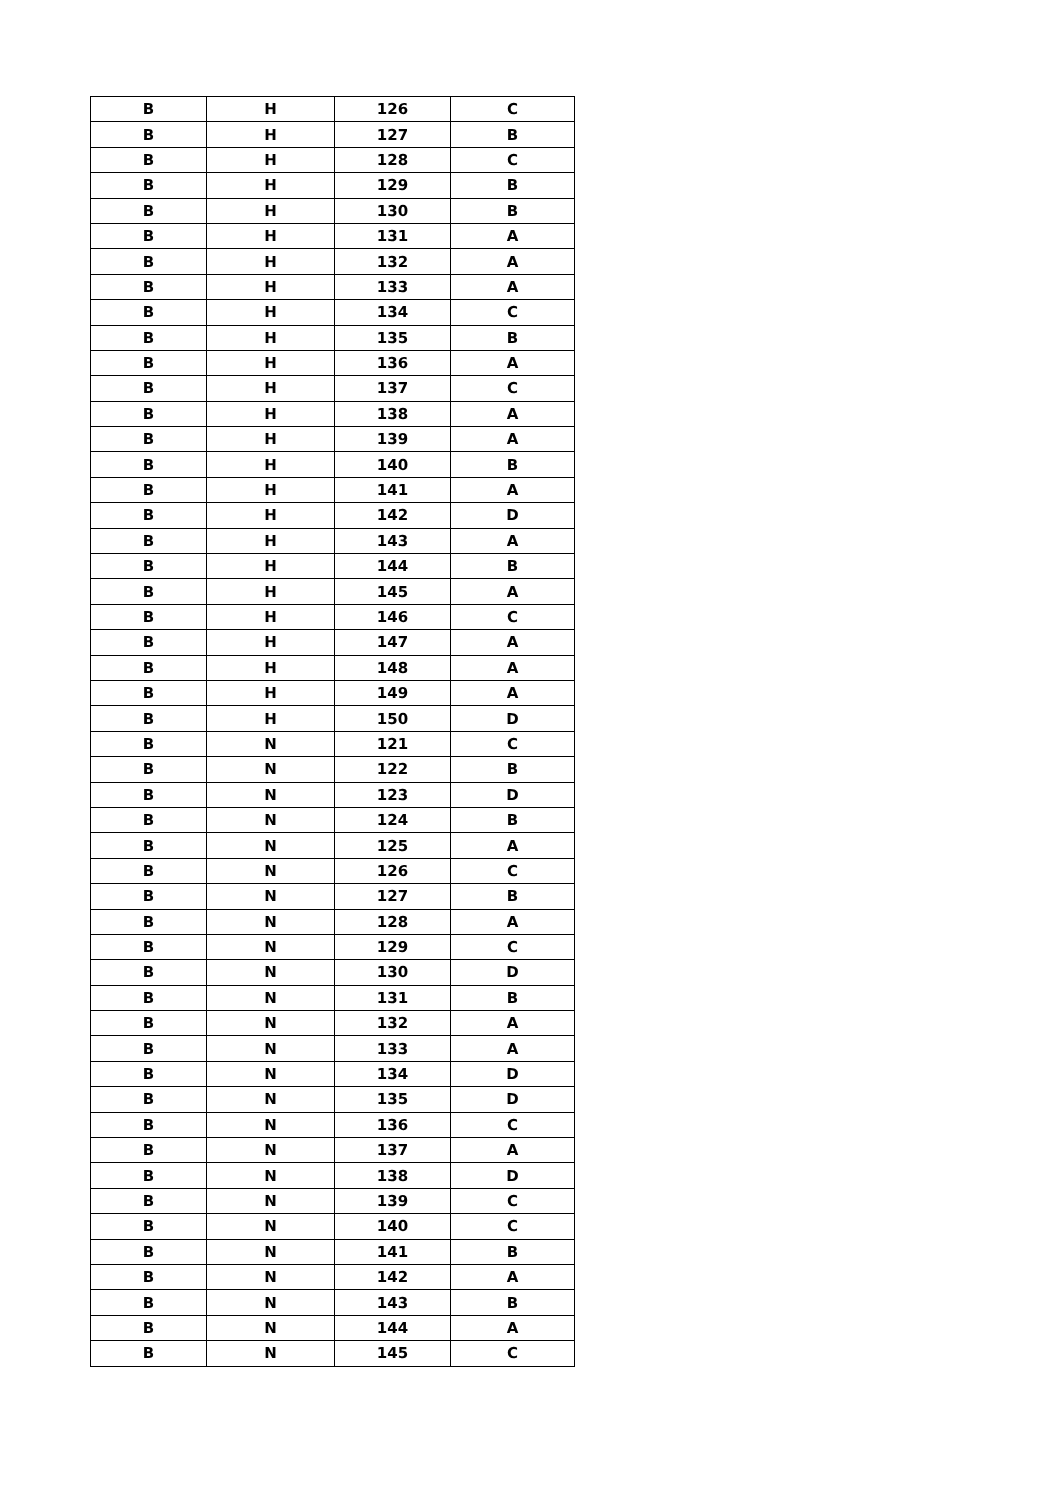| B | H | 126 | C |
| B | H | 127 | B |
| B | H | 128 | C |
| B | H | 129 | B |
| B | H | 130 | B |
| B | H | 131 | A |
| B | H | 132 | A |
| B | H | 133 | A |
| B | H | 134 | C |
| B | H | 135 | B |
| B | H | 136 | A |
| B | H | 137 | C |
| B | H | 138 | A |
| B | H | 139 | A |
| B | H | 140 | B |
| B | H | 141 | A |
| B | H | 142 | D |
| B | H | 143 | A |
| B | H | 144 | B |
| B | H | 145 | A |
| B | H | 146 | C |
| B | H | 147 | A |
| B | H | 148 | A |
| B | H | 149 | A |
| B | H | 150 | D |
| B | N | 121 | C |
| B | N | 122 | B |
| B | N | 123 | D |
| B | N | 124 | B |
| B | N | 125 | A |
| B | N | 126 | C |
| B | N | 127 | B |
| B | N | 128 | A |
| B | N | 129 | C |
| B | N | 130 | D |
| B | N | 131 | B |
| B | N | 132 | A |
| B | N | 133 | A |
| B | N | 134 | D |
| B | N | 135 | D |
| B | N | 136 | C |
| B | N | 137 | A |
| B | N | 138 | D |
| B | N | 139 | C |
| B | N | 140 | C |
| B | N | 141 | B |
| B | N | 142 | A |
| B | N | 143 | B |
| B | N | 144 | A |
| B | N | 145 | C |